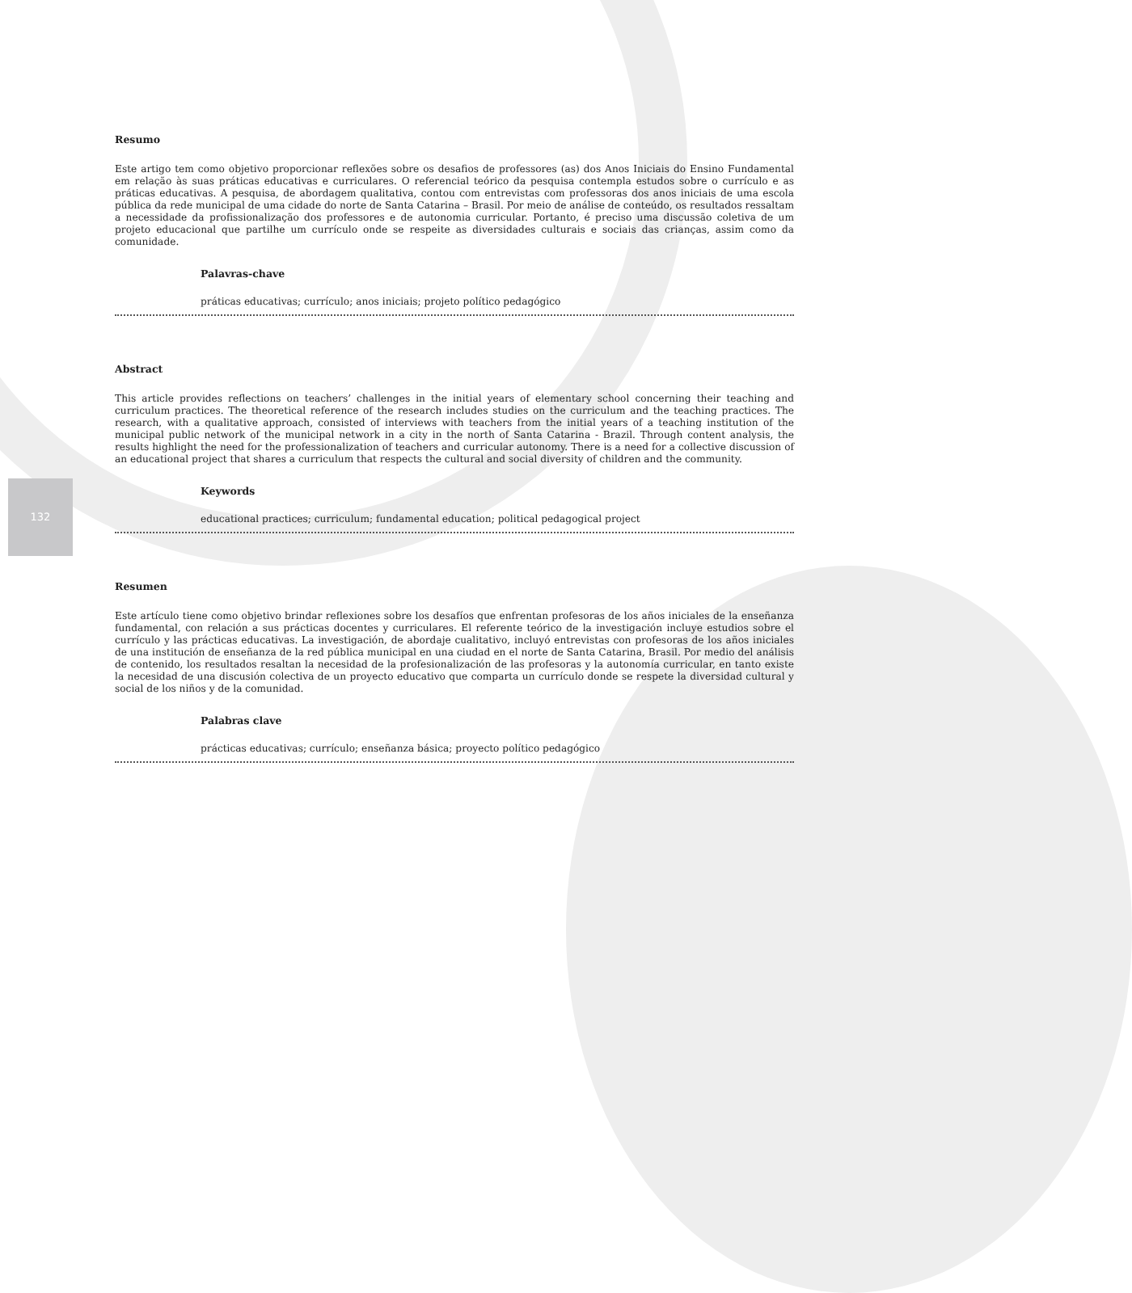132
Resumo
Este artigo tem como objetivo proporcionar reflexões sobre os desafios de professores (as) dos Anos Iniciais do Ensino Fundamental em relação às suas práticas educativas e curriculares. O referencial teórico da pesquisa contempla estudos sobre o currículo e as práticas educativas. A pesquisa, de abordagem qualitativa, contou com entrevistas com professoras dos anos iniciais de uma escola pública da rede municipal de uma cidade do norte de Santa Catarina – Brasil. Por meio de análise de conteúdo, os resultados ressaltam a necessidade da profissionalização dos professores e de autonomia curricular. Portanto, é preciso uma discussão coletiva de um projeto educacional que partilhe um currículo onde se respeite as diversidades culturais e sociais das crianças, assim como da comunidade.
Palavras-chave
práticas educativas; currículo; anos iniciais; projeto político pedagógico
Abstract
This article provides reflections on teachers’ challenges in the initial years of elementary school concerning their teaching and curriculum practices. The theoretical reference of the research includes studies on the curriculum and the teaching practices. The research, with a qualitative approach, consisted of interviews with teachers from the initial years of a teaching institution of the municipal public network of the municipal network in a city in the north of Santa Catarina - Brazil. Through content analysis, the results highlight the need for the professionalization of teachers and curricular autonomy. There is a need for a collective discussion of an educational project that shares a curriculum that respects the cultural and social diversity of children and the community.
Keywords
educational practices; curriculum; fundamental education; political pedagogical project
Resumen
Este artículo tiene como objetivo brindar reflexiones sobre los desafíos que enfrentan profesoras de los años iniciales de la enseñanza fundamental, con relación a sus prácticas docentes y curriculares. El referente teórico de la investigación incluye estudios sobre el currículo y las prácticas educativas. La investigación, de abordaje cualitativo, incluyó entrevistas con profesoras de los años iniciales de una institución de enseñanza de la red pública municipal en una ciudad en el norte de Santa Catarina, Brasil. Por medio del análisis de contenido, los resultados resaltan la necesidad de la profesionalización de las profesoras y la autonomía curricular, en tanto existe la necesidad de una discusión colectiva de un proyecto educativo que comparta un currículo donde se respete la diversidad cultural y social de los niños y de la comunidad.
Palabras clave
prácticas educativas; currículo; enseñanza básica; proyecto político pedagógico